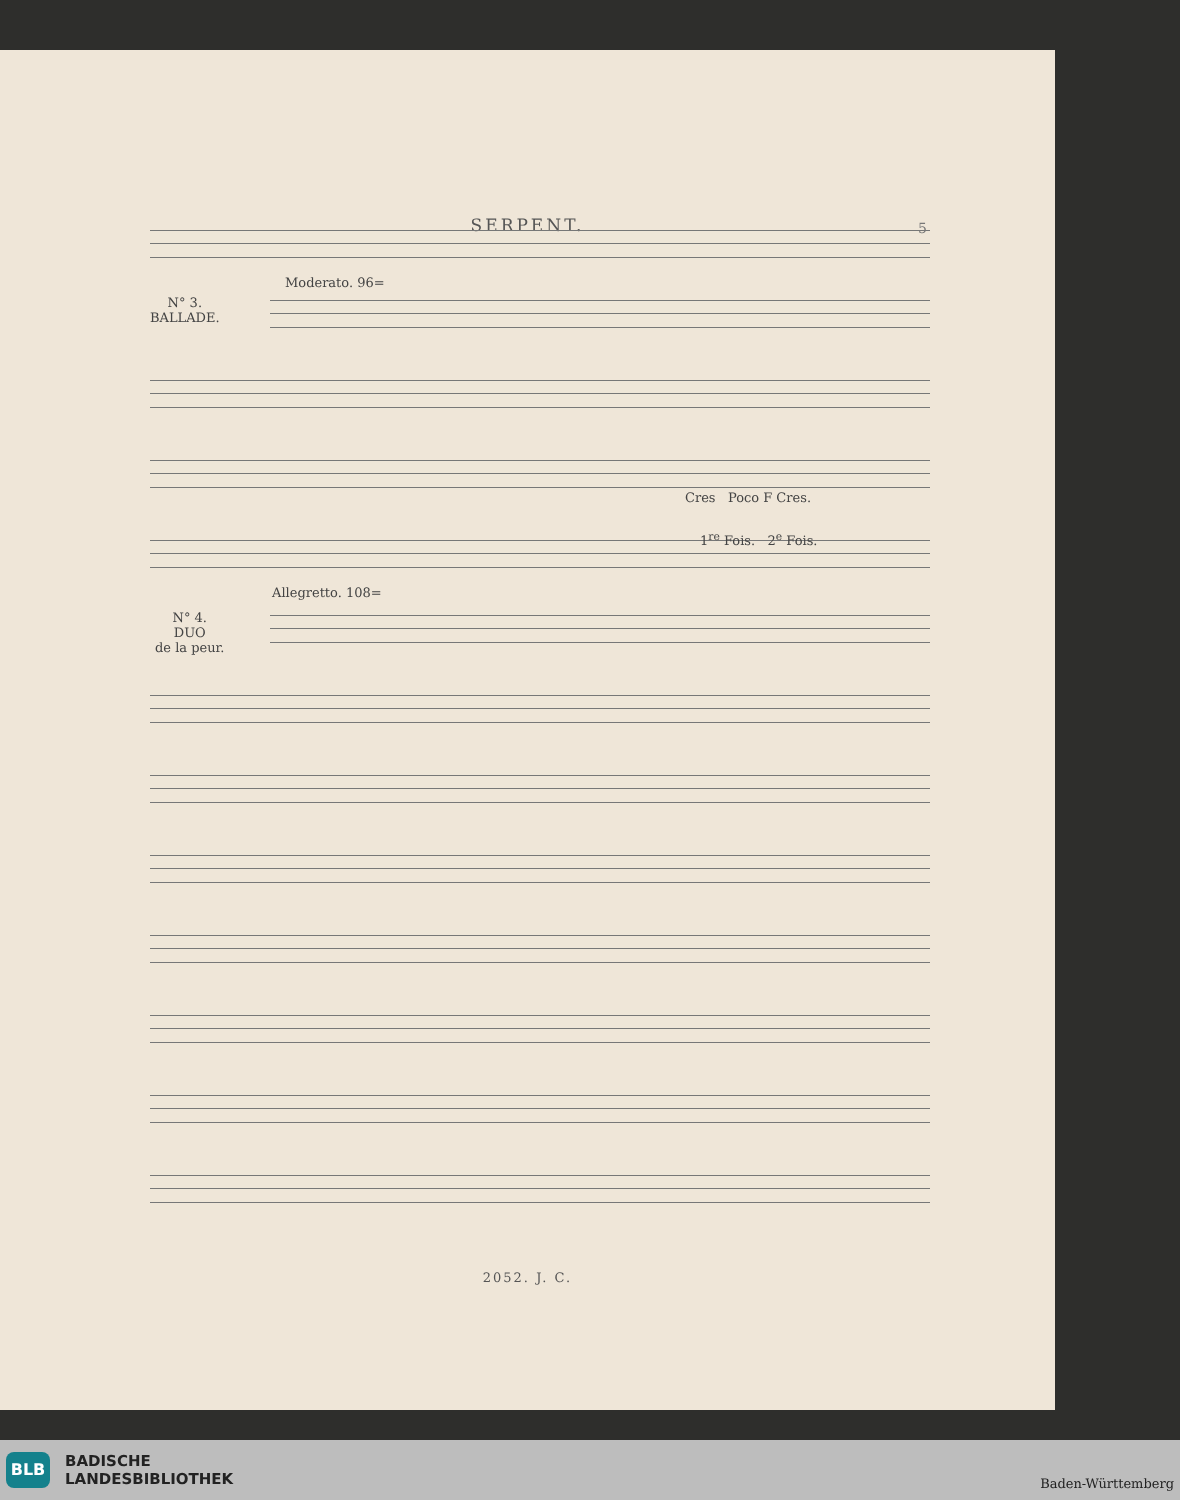SERPENT. 5
Moderato. 96=
N° 3.
BALLADE.
Cres Poco F Cres.
1<sup>re</sup> Fois. 2<sup>e</sup> Fois.
Allegretto. 108=
N° 4.
DUO
de la peur.
2052. J. C.
BLB
BADISCHE
LANDESBIBLIOTHEK
Baden-Württemberg